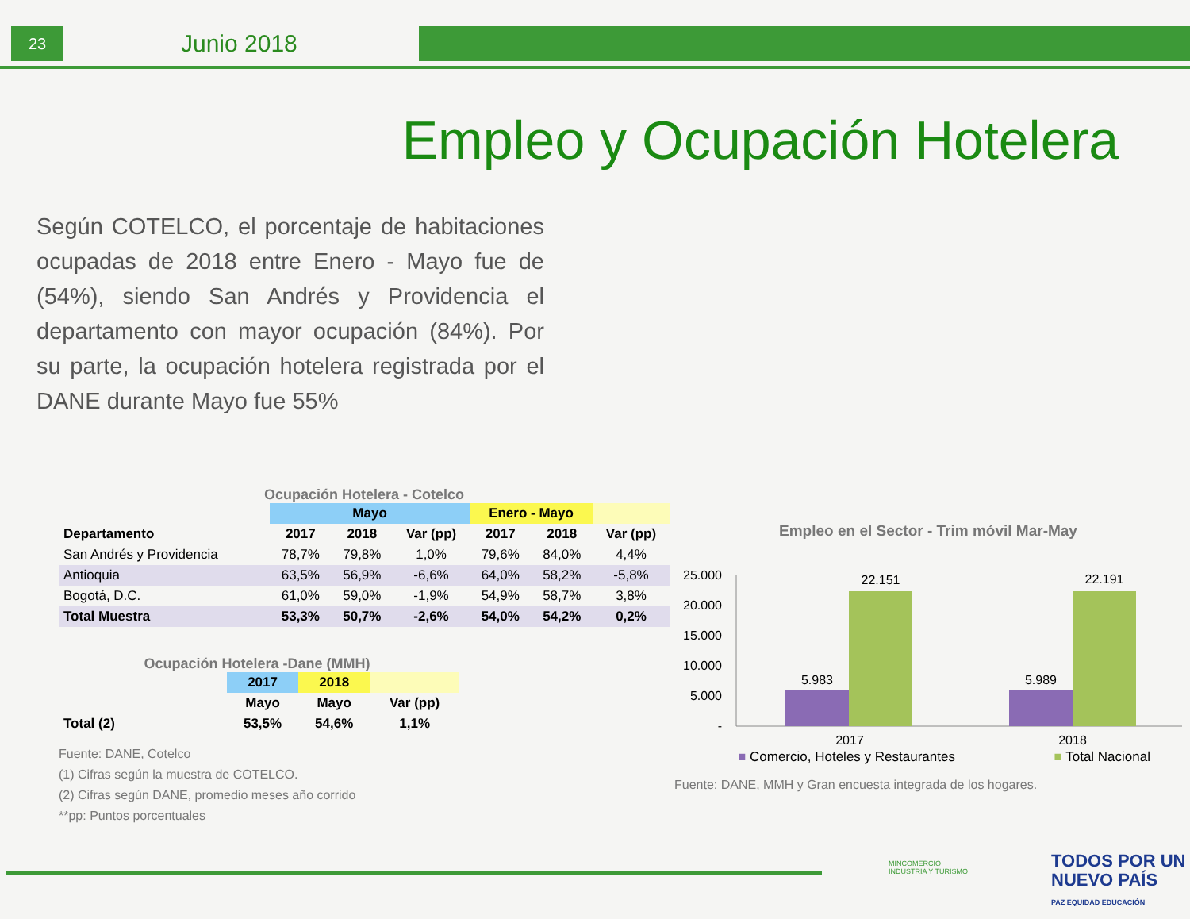23
Junio 2018
Empleo y Ocupación Hotelera
Según COTELCO, el porcentaje de habitaciones ocupadas de 2018 entre Enero - Mayo fue de (54%), siendo San Andrés y Providencia el departamento con mayor ocupación (84%). Por su parte, la ocupación hotelera registrada por el DANE durante Mayo fue 55%
Ocupación Hotelera - Cotelco
| | Mayo | | | Enero - Mayo | | |
| --- | --- | --- | --- | --- | --- | --- |
| Departamento | 2017 | 2018 | Var (pp) | 2017 | 2018 | Var (pp) |
| San Andrés y Providencia | 78,7% | 79,8% | 1,0% | 79,6% | 84,0% | 4,4% |
| Antioquia | 63,5% | 56,9% | -6,6% | 64,0% | 58,2% | -5,8% |
| Bogotá, D.C. | 61,0% | 59,0% | -1,9% | 54,9% | 58,7% | 3,8% |
| Total Muestra | 53,3% | 50,7% | -2,6% | 54,0% | 54,2% | 0,2% |
Ocupación Hotelera -Dane (MMH)
| | 2017 | 2018 | |
| --- | --- | --- | --- |
| | Mayo | Mayo | Var (pp) |
| Total (2) | 53,5% | 54,6% | 1,1% |
Fuente: DANE, Cotelco
(1) Cifras según la muestra de COTELCO.
(2) Cifras según DANE, promedio meses año corrido
**pp: Puntos porcentuales
Empleo en el Sector - Trim móvil Mar-May
25.000
20.000
15.000
10.000
5.000
-
5.983
22.151
5.989
22.191
2017
2018
■ Comercio, Hoteles y Restaurantes ■ Total Nacional
Fuente: DANE, MMH y Gran encuesta integrada de los hogares.
MINCOMERCIO
INDUSTRIA Y TURISMO
TODOS POR UN
NUEVO PAÍS
PAZ EQUIDAD EDUCACIÓN